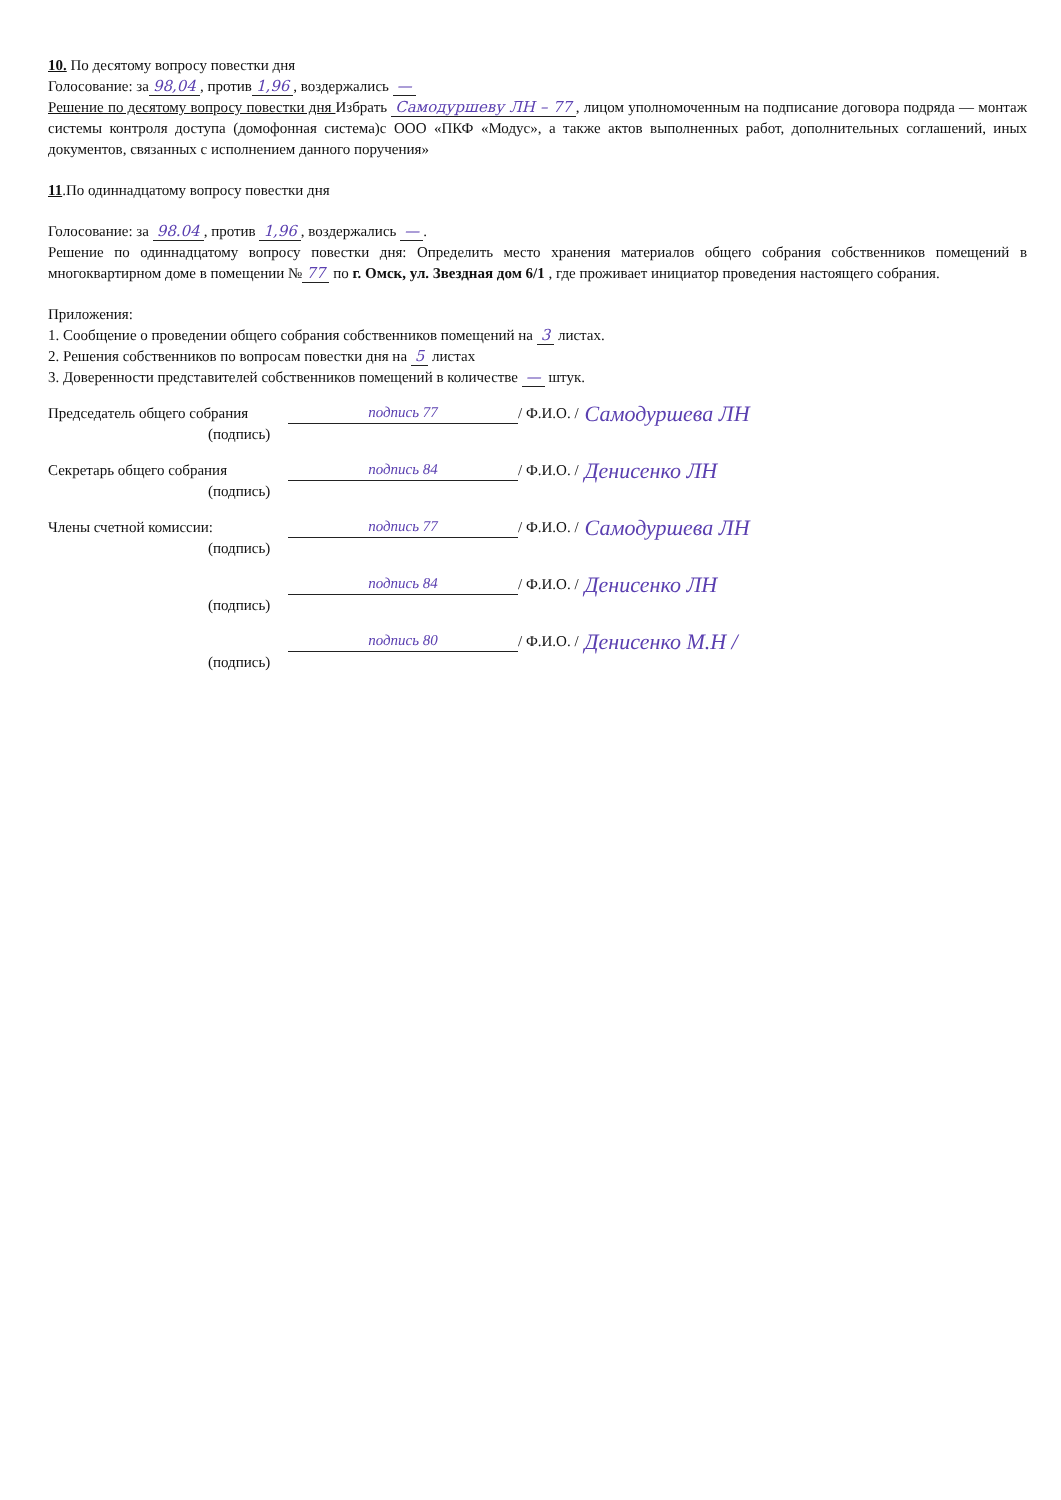10. По десятому вопросу повестки дня
Голосование: за 98,04, против 1,96, воздержались —
Решение по десятому вопросу повестки дня Избрать Самодуршеву ЛН – 77, лицом уполномоченным на подписание договора подряда — монтаж системы контроля доступа (домофонная система)с ООО «ПКФ «Модус», а также актов выполненных работ, дополнительных соглашений, иных документов, связанных с исполнением данного поручения»
11.По одиннадцатому вопросу повестки дня
Голосование: за 98.04, против 1,96, воздержались —.
Решение по одиннадцатому вопросу повестки дня: Определить место хранения материалов общего собрания собственников помещений в многоквартирном доме в помещении № 77 по г. Омск, ул. Звездная дом 6/1 , где проживает инициатор проведения настоящего собрания.
Приложения:
1. Сообщение о проведении общего собрания собственников помещений на 3 листах.
2. Решения собственников по вопросам повестки дня на 5 листах
3. Доверенности представителей собственников помещений в количестве — штук.
Председатель общего собрания подпись 77 / Ф.И.О. / Самодуршева ЛН
(подпись)
Секретарь общего собрания подпись 84 / Ф.И.О. / Денисенко ЛН
(подпись)
Члены счетной комиссии: подпись 77 / Ф.И.О. / Самодуршева ЛН
(подпись)
подпись 84 / Ф.И.О. / Денисенко ЛН
(подпись)
подпись 80 / Ф.И.О. / Денисенко М.Н /
(подпись)